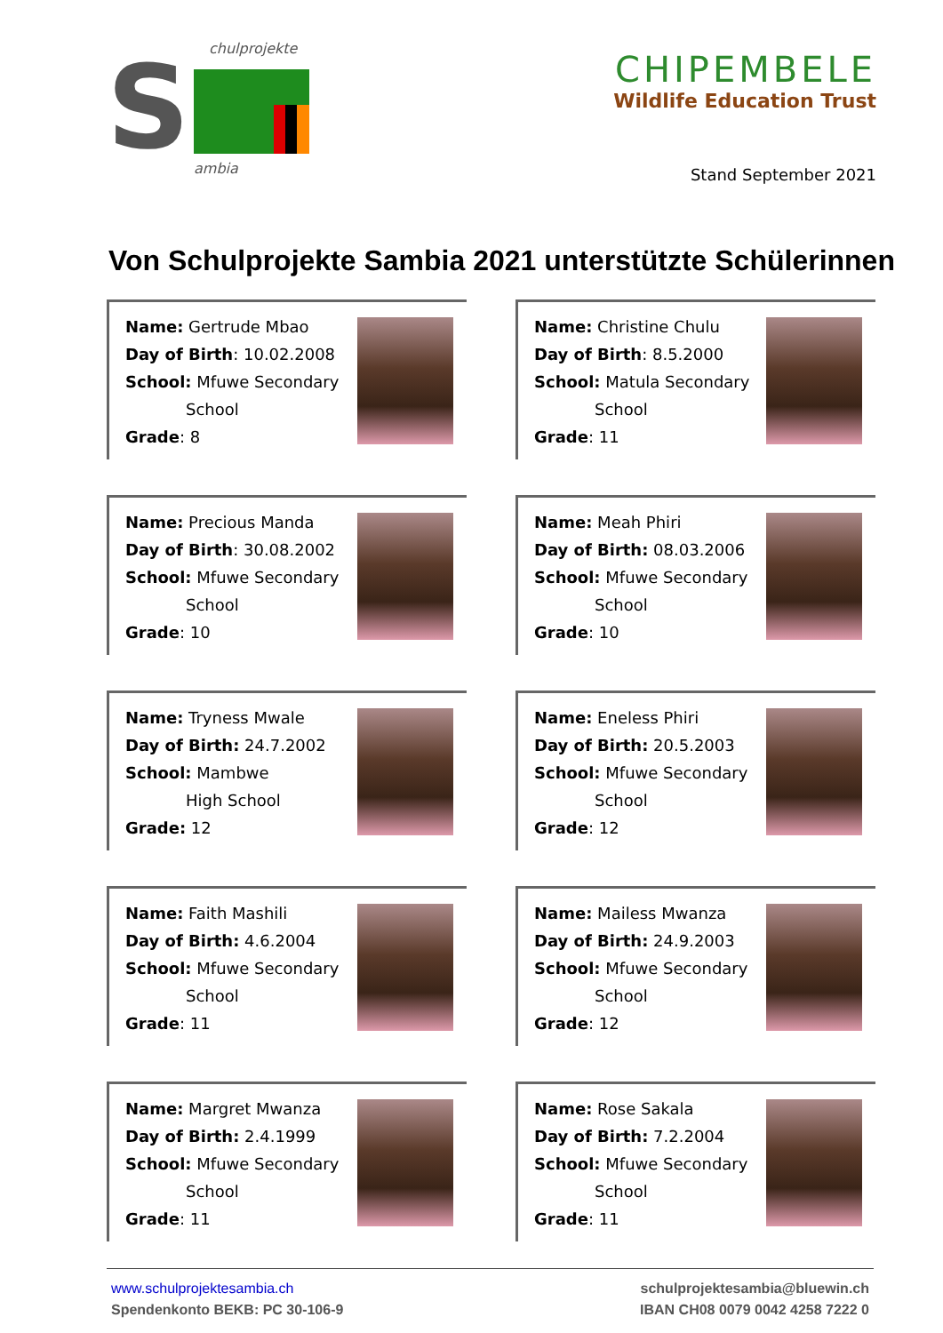chulprojekte
ambia
S
CHIPEMBELE
Wildlife Education Trust
Stand September 2021
Von Schulprojekte Sambia 2021 unterstützte Schülerinnen
Name: Gertrude Mbao
Day of Birth: 10.02.2008
School: Mfuwe Secondary
School
Grade: 8
Name: Christine Chulu
Day of Birth: 8.5.2000
School: Matula Secondary
School
Grade: 11
Name: Precious Manda
Day of Birth: 30.08.2002
School: Mfuwe Secondary
School
Grade: 10
Name: Meah Phiri
Day of Birth: 08.03.2006
School: Mfuwe Secondary
School
Grade: 10
Name: Tryness Mwale
Day of Birth: 24.7.2002
School: Mambwe
High School
Grade: 12
Name: Eneless Phiri
Day of Birth: 20.5.2003
School: Mfuwe Secondary
School
Grade: 12
Name: Faith Mashili
Day of Birth: 4.6.2004
School: Mfuwe Secondary
School
Grade: 11
Name: Mailess Mwanza
Day of Birth: 24.9.2003
School: Mfuwe Secondary
School
Grade: 12
Name: Margret Mwanza
Day of Birth: 2.4.1999
School: Mfuwe Secondary
School
Grade: 11
Name: Rose Sakala
Day of Birth: 7.2.2004
School: Mfuwe Secondary
School
Grade: 11
www.schulprojektesambia.ch
Spendenkonto BEKB: PC 30-106-9
schulprojektesambia@bluewin.ch
IBAN CH08 0079 0042 4258 7222 0